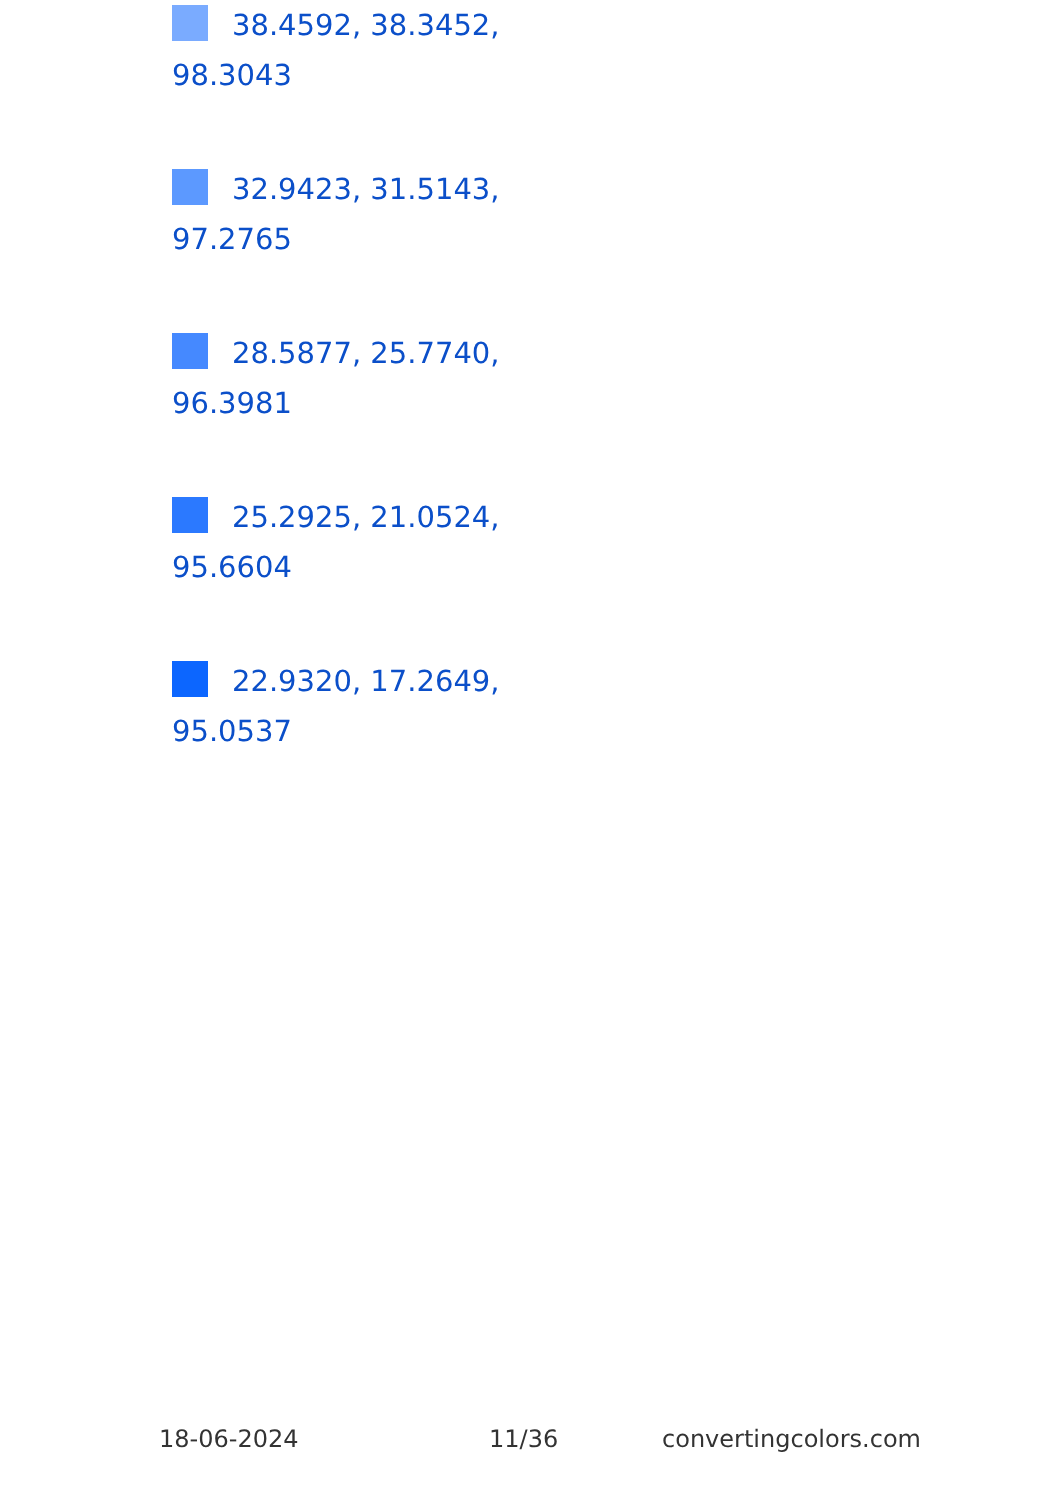38.4592, 38.3452, 98.3043
32.9423, 31.5143, 97.2765
28.5877, 25.7740, 96.3981
25.2925, 21.0524, 95.6604
22.9320, 17.2649, 95.0537
18-06-2024 11/36 convertingcolors.com